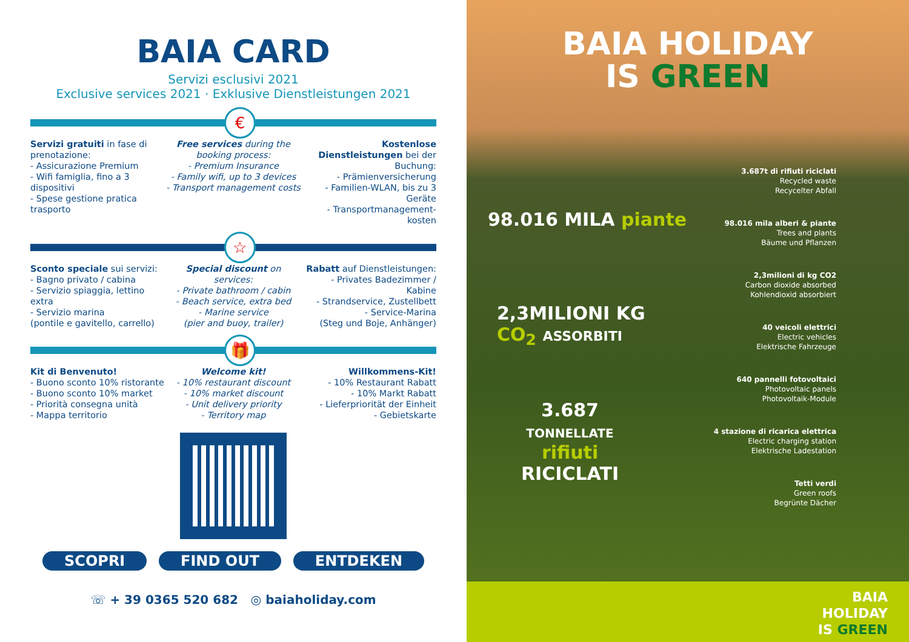BAIA CARD
Servizi esclusivi 2021
Exclusive services 2021 · Exklusive Dienstleistungen 2021
€
Servizi gratuiti in fase di prenotazione:
- Assicurazione Premium
- Wifi famiglia, fino a 3 dispositivi
- Spese gestione pratica trasporto
Free services during the booking process:
- Premium Insurance
- Family wifi, up to 3 devices
- Transport management costs
Kostenlose Dienstleistungen bei der Buchung:
- Prämienversicherung
- Familien-WLAN, bis zu 3 Geräte
- Transportmanagement-kosten
☆
Sconto speciale sui servizi:
- Bagno privato / cabina
- Servizio spiaggia, lettino extra
- Servizio marina
(pontile e gavitello, carrello)
Special discount on services:
- Private bathroom / cabin
- Beach service, extra bed
- Marine service
(pier and buoy, trailer)
Rabatt auf Dienstleistungen:
- Privates Badezimmer / Kabine
- Strandservice, Zustellbett
- Service-Marina
(Steg und Boje, Anhänger)
🎁
Kit di Benvenuto!
- Buono sconto 10% ristorante
- Buono sconto 10% market
- Priorità consegna unità
- Mappa territorio
Welcome kit!
- 10% restaurant discount
- 10% market discount
- Unit delivery priority
- Territory map
Willkommens-Kit!
- 10% Restaurant Rabatt
- 10% Markt Rabatt
- Lieferpriorität der Einheit
- Gebietskarte
SCOPRI FIND OUT ENTDEKEN
☏ + 39 0365 520 682 ◎ baiaholiday.com
BAIA HOLIDAY
IS GREEN
98.016 MILA piante
2,3MILIONI KG
CO<sub>2</sub> ASSORBITI
3.687
TONNELLATE
rifiuti
RICICLATI
3.687t di rifiuti riciclati
Recycled waste
Recycelter Abfall
98.016 mila alberi & piante
Trees and plants
Bäume und Pflanzen
2,3milioni di kg CO2
Carbon dioxide absorbed
Kohlendioxid absorbiert
40 veicoli elettrici
Electric vehicles
Elektrische Fahrzeuge
640 pannelli fotovoltaici
Photovoltaic panels
Photovoltaik-Module
4 stazione di ricarica elettrica
Electric charging station
Elektrische Ladestation
Tetti verdi
Green roofs
Begrünte Dächer
BAIA
HOLIDAY
IS GREEN